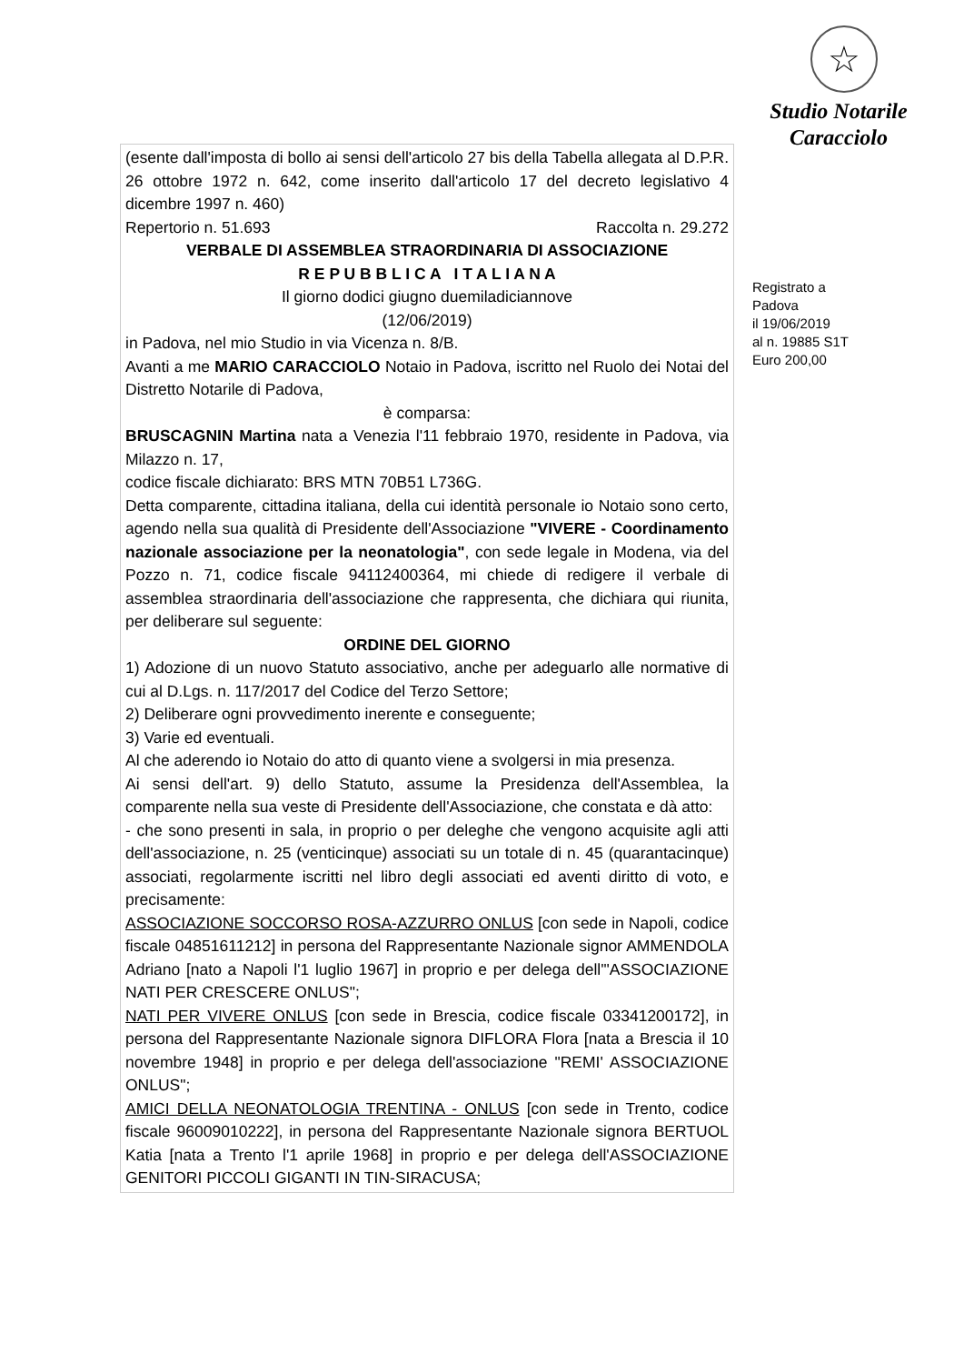(esente dall'imposta di bollo ai sensi dell'articolo 27 bis della Tabella allegata al D.P.R. 26 ottobre 1972 n. 642, come inserito dall'articolo 17 del decreto legislativo 4 dicembre 1997 n. 460)
Repertorio n. 51.693 Raccolta n. 29.272
VERBALE DI ASSEMBLEA STRAORDINARIA DI ASSOCIAZIONE
R E P U B B L I C A I T A L I A N A
Il giorno dodici giugno duemiladiciannove
(12/06/2019)
in Padova, nel mio Studio in via Vicenza n. 8/B.
Avanti a me MARIO CARACCIOLO Notaio in Padova, iscritto nel Ruolo dei Notai del Distretto Notarile di Padova,
è comparsa:
BRUSCAGNIN Martina nata a Venezia l'11 febbraio 1970, residente in Padova, via Milazzo n. 17,
codice fiscale dichiarato: BRS MTN 70B51 L736G.
Detta comparente, cittadina italiana, della cui identità personale io Notaio sono certo, agendo nella sua qualità di Presidente dell'Associazione "VIVERE - Coordinamento nazionale associazione per la neonatologia", con sede legale in Modena, via del Pozzo n. 71, codice fiscale 94112400364, mi chiede di redigere il verbale di assemblea straordinaria dell'associazione che rappresenta, che dichiara qui riunita, per deliberare sul seguente:
ORDINE DEL GIORNO
1) Adozione di un nuovo Statuto associativo, anche per adeguarlo alle normative di cui al D.Lgs. n. 117/2017 del Codice del Terzo Settore;
2) Deliberare ogni provvedimento inerente e conseguente;
3) Varie ed eventuali.
Al che aderendo io Notaio do atto di quanto viene a svolgersi in mia presenza.
Ai sensi dell'art. 9) dello Statuto, assume la Presidenza dell'Assemblea, la comparente nella sua veste di Presidente dell'Associazione, che constata e dà atto:
- che sono presenti in sala, in proprio o per deleghe che vengono acquisite agli atti dell'associazione, n. 25 (venticinque) associati su un totale di n. 45 (quarantacinque) associati, regolarmente iscritti nel libro degli associati ed aventi diritto di voto, e precisamente:
ASSOCIAZIONE SOCCORSO ROSA-AZZURRO ONLUS [con sede in Napoli, codice fiscale 04851611212] in persona del Rappresentante Nazionale signor AMMENDOLA Adriano [nato a Napoli l'1 luglio 1967] in proprio e per delega dell'"ASSOCIAZIONE NATI PER CRESCERE ONLUS";
NATI PER VIVERE ONLUS [con sede in Brescia, codice fiscale 03341200172], in persona del Rappresentante Nazionale signora DIFLORA Flora [nata a Brescia il 10 novembre 1948] in proprio e per delega dell'associazione "REMI' ASSOCIAZIONE ONLUS";
AMICI DELLA NEONATOLOGIA TRENTINA - ONLUS [con sede in Trento, codice fiscale 96009010222], in persona del Rappresentante Nazionale signora BERTUOL Katia [nata a Trento l'1 aprile 1968] in proprio e per delega dell'ASSOCIAZIONE GENITORI PICCOLI GIGANTI IN TIN-SIRACUSA;
☆
Studio Notarile
Caracciolo
Registrato a
Padova
il 19/06/2019
al n. 19885 S1T
Euro 200,00